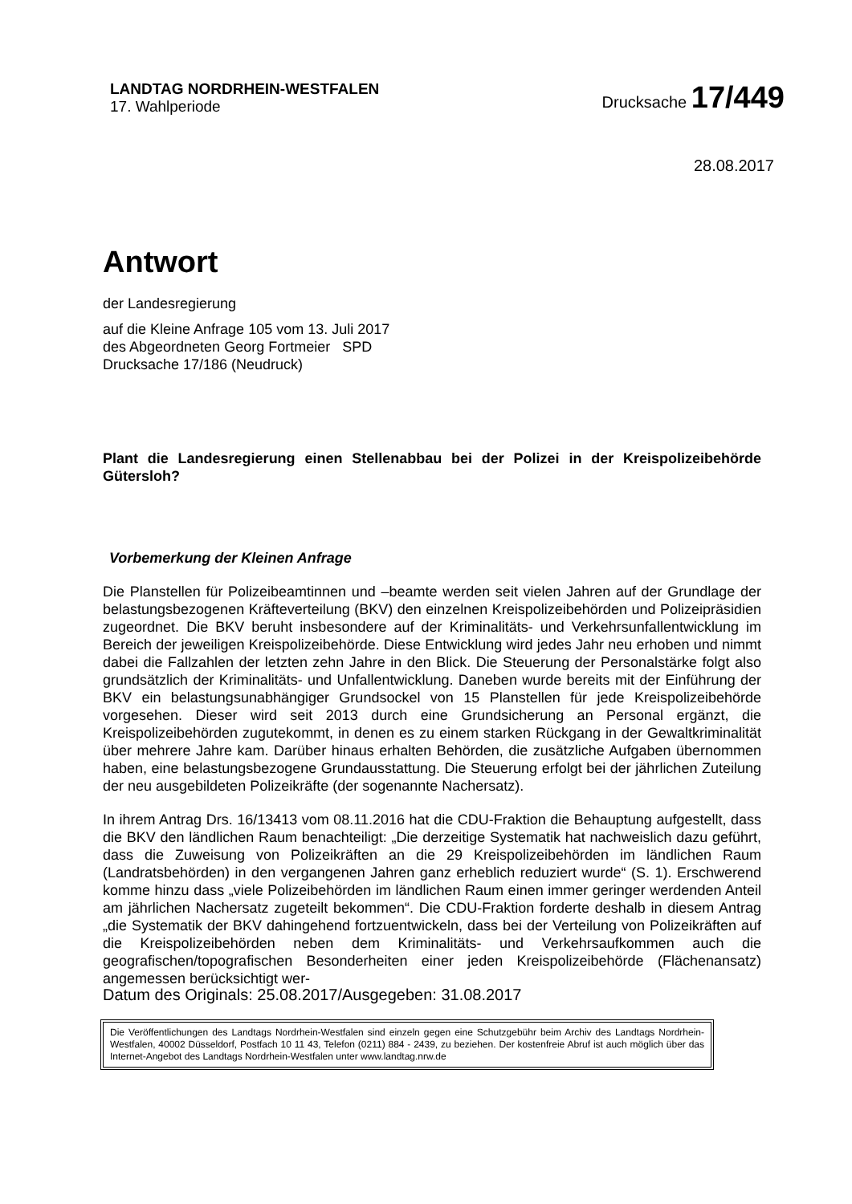LANDTAG NORDRHEIN-WESTFALEN
17. Wahlperiode
Drucksache 17/449
28.08.2017
Antwort
der Landesregierung
auf die Kleine Anfrage 105 vom 13. Juli 2017
des Abgeordneten Georg Fortmeier SPD
Drucksache 17/186 (Neudruck)
Plant die Landesregierung einen Stellenabbau bei der Polizei in der Kreispolizeibehörde Gütersloh?
Vorbemerkung der Kleinen Anfrage
Die Planstellen für Polizeibeamtinnen und –beamte werden seit vielen Jahren auf der Grundlage der belastungsbezogenen Kräfteverteilung (BKV) den einzelnen Kreispolizeibehörden und Polizeipräsidien zugeordnet. Die BKV beruht insbesondere auf der Kriminalitäts- und Verkehrsunfallentwicklung im Bereich der jeweiligen Kreispolizeibehörde. Diese Entwicklung wird jedes Jahr neu erhoben und nimmt dabei die Fallzahlen der letzten zehn Jahre in den Blick. Die Steuerung der Personalstärke folgt also grundsätzlich der Kriminalitäts- und Unfallentwicklung. Daneben wurde bereits mit der Einführung der BKV ein belastungsunabhängiger Grundsockel von 15 Planstellen für jede Kreispolizeibehörde vorgesehen. Dieser wird seit 2013 durch eine Grundsicherung an Personal ergänzt, die Kreispolizeibehörden zugutekommt, in denen es zu einem starken Rückgang in der Gewaltkriminalität über mehrere Jahre kam. Darüber hinaus erhalten Behörden, die zusätzliche Aufgaben übernommen haben, eine belastungsbezogene Grundausstattung. Die Steuerung erfolgt bei der jährlichen Zuteilung der neu ausgebildeten Polizeikräfte (der sogenannte Nachersatz).
In ihrem Antrag Drs. 16/13413 vom 08.11.2016 hat die CDU-Fraktion die Behauptung aufgestellt, dass die BKV den ländlichen Raum benachteiligt: „Die derzeitige Systematik hat nachweislich dazu geführt, dass die Zuweisung von Polizeikräften an die 29 Kreispolizeibehörden im ländlichen Raum (Landratsbehörden) in den vergangenen Jahren ganz erheblich reduziert wurde“ (S. 1). Erschwerend komme hinzu dass „viele Polizeibehörden im ländlichen Raum einen immer geringer werdenden Anteil am jährlichen Nachersatz zugeteilt bekommen“. Die CDU-Fraktion forderte deshalb in diesem Antrag „die Systematik der BKV dahingehend fortzuentwickeln, dass bei der Verteilung von Polizeikräften auf die Kreispolizeibehörden neben dem Kriminalitäts- und Verkehrsaufkommen auch die geografischen/topografischen Besonderheiten einer jeden Kreispolizeibehörde (Flächenansatz) angemessen berücksichtigt wer-
Datum des Originals: 25.08.2017/Ausgegeben: 31.08.2017
Die Veröffentlichungen des Landtags Nordrhein-Westfalen sind einzeln gegen eine Schutzgebühr beim Archiv des Landtags Nordrhein-Westfalen, 40002 Düsseldorf, Postfach 10 11 43, Telefon (0211) 884 - 2439, zu beziehen. Der kostenfreie Abruf ist auch möglich über das Internet-Angebot des Landtags Nordrhein-Westfalen unter www.landtag.nrw.de